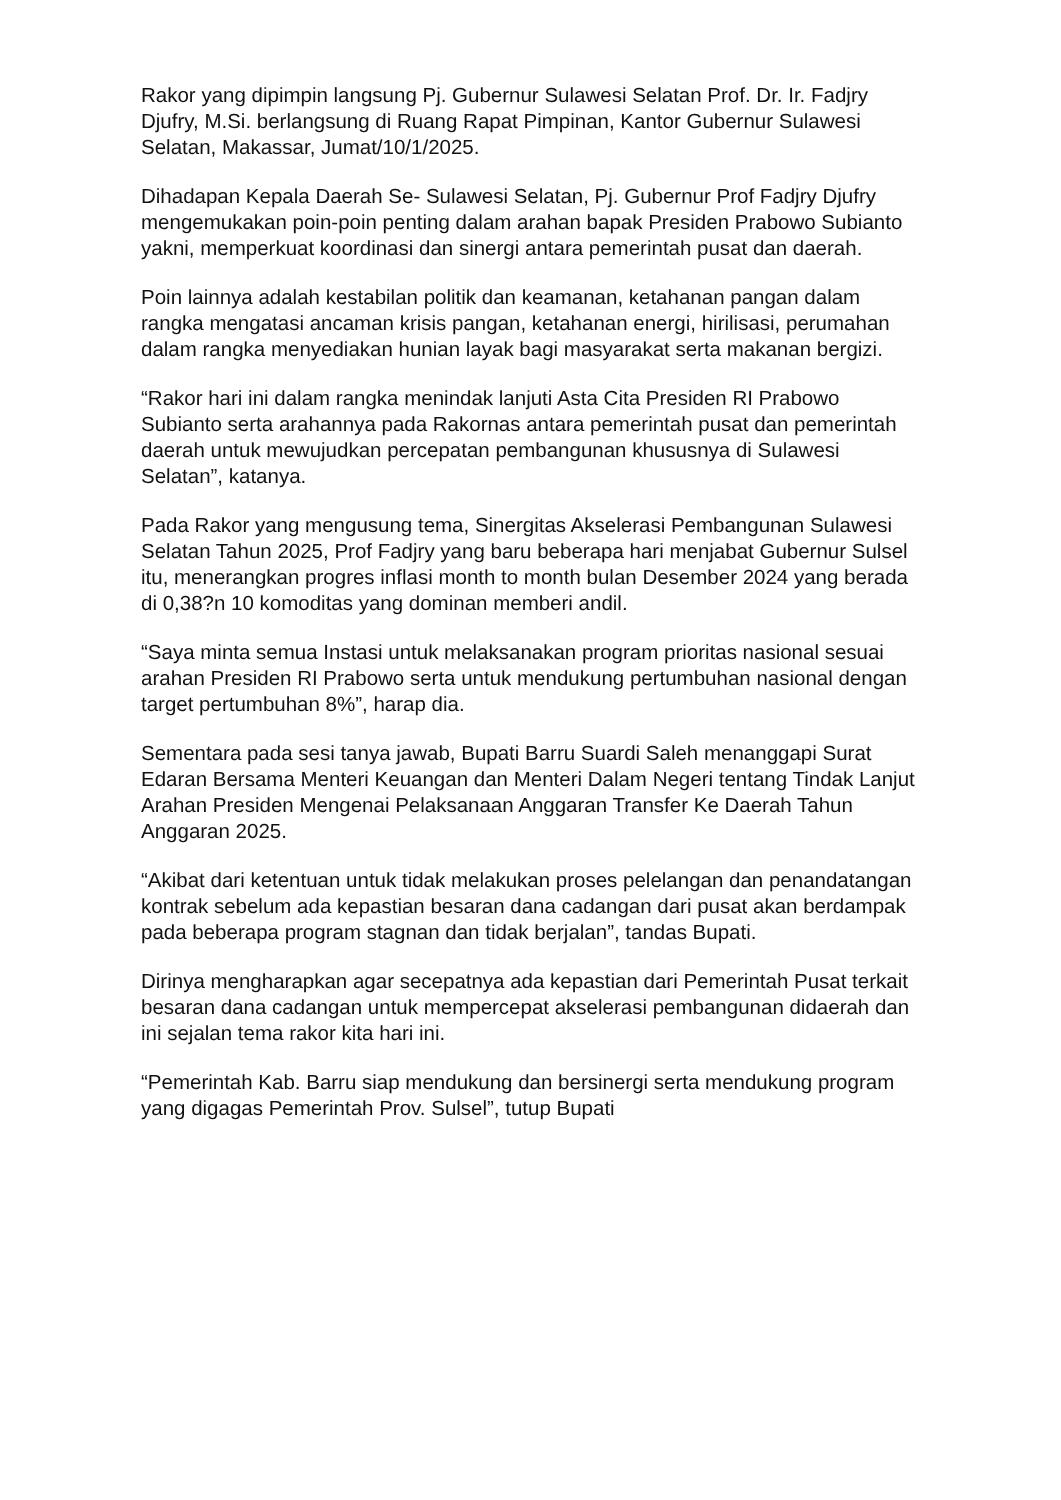Rakor yang dipimpin langsung Pj. Gubernur Sulawesi Selatan Prof. Dr. Ir. Fadjry Djufry, M.Si. berlangsung di Ruang Rapat Pimpinan, Kantor Gubernur Sulawesi Selatan, Makassar, Jumat/10/1/2025.
Dihadapan Kepala Daerah Se- Sulawesi Selatan, Pj. Gubernur Prof Fadjry Djufry mengemukakan poin-poin penting dalam arahan bapak Presiden Prabowo Subianto yakni, memperkuat koordinasi dan sinergi antara pemerintah pusat dan daerah.
Poin lainnya adalah kestabilan politik dan keamanan, ketahanan pangan dalam rangka mengatasi ancaman krisis pangan, ketahanan energi, hirilisasi, perumahan dalam rangka menyediakan hunian layak bagi masyarakat serta makanan bergizi.
“Rakor hari ini dalam rangka menindak lanjuti Asta Cita Presiden RI Prabowo Subianto serta arahannya pada Rakornas antara pemerintah pusat dan pemerintah daerah untuk mewujudkan percepatan pembangunan khususnya di Sulawesi Selatan”, katanya.
Pada Rakor yang mengusung tema, Sinergitas Akselerasi Pembangunan Sulawesi Selatan Tahun 2025, Prof Fadjry yang baru beberapa hari menjabat Gubernur Sulsel itu, menerangkan progres inflasi month to month bulan Desember 2024 yang berada di 0,38?n 10 komoditas yang dominan memberi andil.
“Saya minta semua Instasi untuk melaksanakan program prioritas nasional sesuai arahan Presiden RI Prabowo serta untuk mendukung pertumbuhan nasional dengan target pertumbuhan 8%”, harap dia.
Sementara pada sesi tanya jawab, Bupati Barru Suardi Saleh menanggapi Surat Edaran Bersama Menteri Keuangan dan Menteri Dalam Negeri tentang Tindak Lanjut Arahan Presiden Mengenai Pelaksanaan Anggaran Transfer Ke Daerah Tahun Anggaran 2025.
“Akibat dari ketentuan untuk tidak melakukan proses pelelangan dan penandatangan kontrak sebelum ada kepastian besaran dana cadangan dari pusat akan berdampak pada beberapa program stagnan dan tidak berjalan”, tandas Bupati.
Dirinya mengharapkan agar secepatnya ada kepastian dari Pemerintah Pusat terkait besaran dana cadangan untuk mempercepat akselerasi pembangunan didaerah dan ini sejalan tema rakor kita hari ini.
“Pemerintah Kab. Barru siap mendukung dan bersinergi serta mendukung program yang digagas Pemerintah Prov. Sulsel”, tutup Bupati